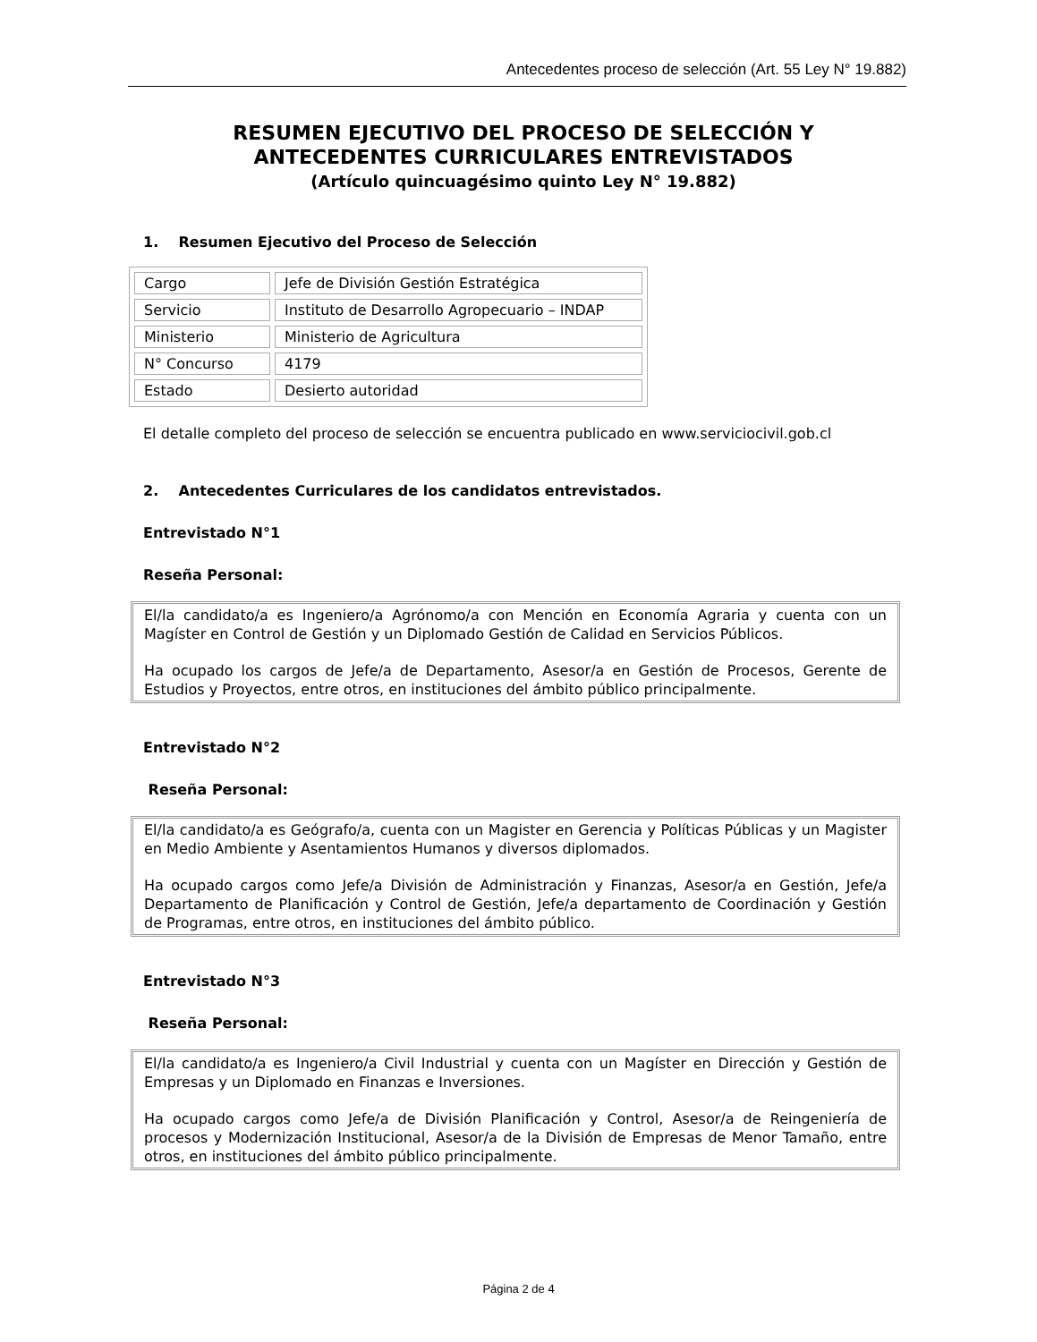Antecedentes proceso de selección (Art. 55 Ley N° 19.882)
RESUMEN EJECUTIVO DEL PROCESO DE SELECCIÓN Y ANTECEDENTES CURRICULARES ENTREVISTADOS
(Artículo quincuagésimo quinto Ley N° 19.882)
1. Resumen Ejecutivo del Proceso de Selección
| Cargo | Jefe de División Gestión Estratégica |
| Servicio | Instituto de Desarrollo Agropecuario – INDAP |
| Ministerio | Ministerio de Agricultura |
| N° Concurso | 4179 |
| Estado | Desierto autoridad |
El detalle completo del proceso de selección se encuentra publicado en www.serviciocivil.gob.cl
2. Antecedentes Curriculares de los candidatos entrevistados.
Entrevistado N°1
Reseña Personal:
El/la candidato/a es Ingeniero/a Agrónomo/a con Mención en Economía Agraria y cuenta con un Magíster en Control de Gestión y un Diplomado Gestión de Calidad en Servicios Públicos.
Ha ocupado los cargos de Jefe/a de Departamento, Asesor/a en Gestión de Procesos, Gerente de Estudios y Proyectos, entre otros, en instituciones del ámbito público principalmente.
Entrevistado N°2
Reseña Personal:
El/la candidato/a es Geógrafo/a, cuenta con un Magister en Gerencia y Políticas Públicas y un Magister en Medio Ambiente y Asentamientos Humanos y diversos diplomados.
Ha ocupado cargos como Jefe/a División de Administración y Finanzas, Asesor/a en Gestión, Jefe/a Departamento de Planificación y Control de Gestión, Jefe/a departamento de Coordinación y Gestión de Programas, entre otros, en instituciones del ámbito público.
Entrevistado N°3
Reseña Personal:
El/la candidato/a es Ingeniero/a Civil Industrial y cuenta con un Magíster en Dirección y Gestión de Empresas y un Diplomado en Finanzas e Inversiones.
Ha ocupado cargos como Jefe/a de División Planificación y Control, Asesor/a de Reingeniería de procesos y Modernización Institucional, Asesor/a de la División de Empresas de Menor Tamaño, entre otros, en instituciones del ámbito público principalmente.
Página 2 de 4